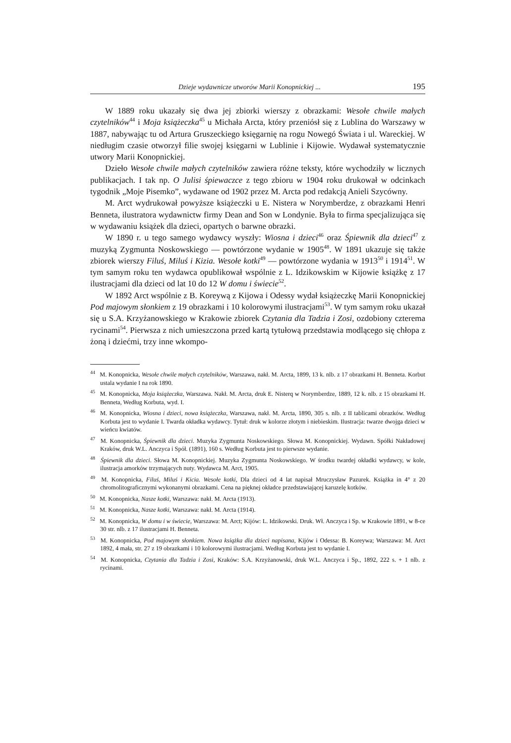Dzieje wydawnicze utworów Marii Konopnickiej ... 195
W 1889 roku ukazały się dwa jej zbiorki wierszy z obrazkami: Wesołe chwile małych czytelników<sup>44</sup> i Moja książeczka<sup>45</sup> u Michała Arcta, który przeniósł się z Lublina do Warszawy w 1887, nabywając tu od Artura Gruszeckiego księgarnię na rogu Nowegó Świata i ul. Wareckiej. W niedługim czasie otworzył filie swojej księgarni w Lublinie i Kijowie. Wydawał systematycznie utwory Marii Konopnickiej.
Dzieło Wesołe chwile małych czytelników zawiera różne teksty, które wychodziły w licznych publikacjach. I tak np. O Julisi śpiewaczce z tego zbioru w 1904 roku drukował w odcinkach tygodnik „Moje Pisemko”, wydawane od 1902 przez M. Arcta pod redakcją Anieli Szycówny.
M. Arct wydrukował powyższe książeczki u E. Nistera w Norymberdze, z obrazkami Henri Benneta, ilustratora wydawnictw firmy Dean and Son w Londynie. Była to firma specjalizująca się w wydawaniu książek dla dzieci, opartych o barwne obrazki.
W 1890 r. u tego samego wydawcy wyszły: Wiosna i dzieci<sup>46</sup> oraz Śpiewnik dla dzieci<sup>47</sup> z muzyką Zygmunta Noskowskiego — powtórzone wydanie w 1905<sup>48</sup>. W 1891 ukazuje się także zbiorek wierszy Filuś, Miluś i Kizia. Wesołe kotki<sup>49</sup> — powtórzone wydania w 1913<sup>50</sup> i 1914<sup>51</sup>. W tym samym roku ten wydawca opublikował wspólnie z L. Idzikowskim w Kijowie książkę z 17 ilustracjami dla dzieci od lat 10 do 12 W domu i świecie<sup>52</sup>.
W 1892 Arct wspólnie z B. Koreywą z Kijowa i Odessy wydał książeczkę Marii Konopnickiej Pod majowym słonkiem z 19 obrazkami i 10 kolorowymi ilustracjami<sup>53</sup>. W tym samym roku ukazał się u S.A. Krzyżanowskiego w Krakowie zbiorek Czytania dla Tadzia i Zosi, ozdobiony czterema rycinami<sup>54</sup>. Pierwsza z nich umieszczona przed kartą tytułową przedstawia modlącego się chłopa z żoną i dziećmi, trzy inne wkompo-
<sup>44</sup> M. Konopnicka, Wesołe chwile małych czytelników, Warszawa, nakł. M. Arcta, 1899, 13 k. nlb. z 17 obrazkami H. Benneta. Korbut ustala wydanie I na rok 1890.
<sup>45</sup> M. Konopnicka, Moja książeczka, Warszawa. Nakł. M. Arcta, druk E. Nisterq w Norymberdze, 1889, 12 k. nlb. z 15 obrazkami H. Benneta, Według Korbuta, wyd. I.
<sup>46</sup> M. Konopnicka, Wiosna i dzieci, nowa książeczka, Warszawa, nakł. M. Arcta, 1890, 305 s. nlb. z II tablicami obrazków. Według Korbuta jest to wydanie I. Twarda okładka wydawcy. Tytuł: druk w kolorze złotym i niebieskim. Ilustracja: twarze dwojga dzieci w wieńcu kwiatów.
<sup>47</sup> M. Konopnicka, Śpiewnik dla dzieci. Muzyka Zygmunta Noskowskiego. Słowa M. Konopnickiej. Wydawn. Spółki Nakładowej Kraków, druk W.L. Anczyca i Spół. (1891), 160 s. Według Korbuta jest to pierwsze wydanie.
<sup>48</sup> Śpiewnik dla dzieci. Słowa M. Konopnickiej. Muzyka Zygmunta Noskowskiego. W środku twardej okładki wydawcy, w kole, ilustracja amorków trzymających nuty. Wydawca M. Arct, 1905.
<sup>49</sup> M. Konopnicka, Filuś, Miluś i Kicia. Wesołe kotki, Dla dzieci od 4 lat napisał Mruczysław Pazurek. Książka in 4° z 20 chromolitograficznymi wykonanymi obrazkami. Cena na pięknej okładce przedstawiającej karuzelę kotków.
<sup>50</sup> M. Konopnicka, Nasze kotki, Warszawa: nakł. M. Arcta (1913).
<sup>51</sup> M. Konopnicka, Nasze kotki, Warszawa: nakł. M. Arcta (1914).
<sup>52</sup> M. Konopnicka, W domu i w świecie, Warszawa: M. Arct; Kijów: L. Idzikowski. Druk. Wł. Anczyca i Sp. w Krakowie 1891, w 8-ce 30 str. nlb. z 17 ilustracjami H. Benneta.
<sup>53</sup> M. Konopnicka, Pod majowym słonkiem. Nowa książka dla dzieci napisana, Kijów i Odessa: B. Koreywa; Warszawa: M. Arct 1892, 4 mała, str. 27 z 19 obrazkami i 10 kolorowymi ilustracjami. Według Korbuta jest to wydanie I.
<sup>54</sup> M. Konopnicka, Czytania dla Tadzia i Zosi, Kraków: S.A. Krzyżanowski, druk W.L. Anczyca i Sp., 1892, 222 s. + 1 nlb. z rycinami.